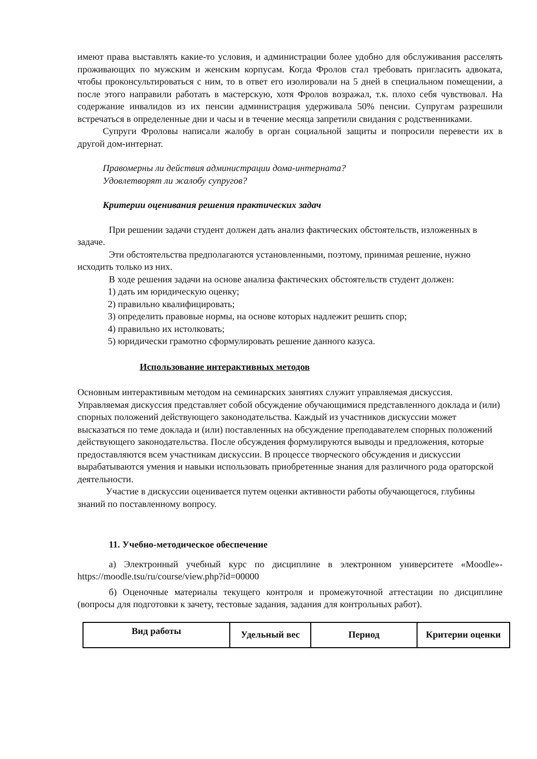имеют права выставлять какие-то условия, и администрации более удобно для обслуживания расселять проживающих по мужским и женским корпусам. Когда Фролов стал требовать пригласить адвоката, чтобы проконсультироваться с ним, то в ответ его изолировали на 5 дней в специальном помещении, а после этого направили работать в мастерскую, хотя Фролов возражал, т.к. плохо себя чувствовал. На содержание инвалидов из их пенсии администрация удерживала 50% пенсии. Супругам разрешили встречаться в определенные дни и часы и в течение месяца запретили свидания с родственниками.
Супруги Фроловы написали жалобу в орган социальной защиты и попросили перевести их в другой дом-интернат.
Правомерны ли действия администрации дома-интерната?
Удовлетворят ли жалобу супругов?
Критерии оценивания решения практических задач
При решении задачи студент должен дать анализ фактических обстоятельств, изложенных в задаче.
Эти обстоятельства предполагаются установленными, поэтому, принимая решение, нужно исходить только из них.
В ходе решения задачи на основе анализа фактических обстоятельств студент должен:
1) дать им юридическую оценку;
2) правильно квалифицировать;
3) определить правовые нормы, на основе которых надлежит решить спор;
4) правильно их истолковать;
5) юридически грамотно сформулировать решение данного казуса.
Использование интерактивных методов
Основным интерактивным методом на семинарских занятиях служит управляемая дискуссия. Управляемая дискуссия представляет собой обсуждение обучающимися представленного доклада и (или) спорных положений действующего законодательства. Каждый из участников дискуссии может высказаться по теме доклада и (или) поставленных на обсуждение преподавателем спорных положений действующего законодательства. После обсуждения формулируются выводы и предложения, которые предоставляются всем участникам дискуссии. В процессе творческого обсуждения и дискуссии вырабатываются умения и навыки использовать приобретенные знания для различного рода ораторской деятельности.
Участие в дискуссии оценивается путем оценки активности работы обучающегося, глубины знаний по поставленному вопросу.
11. Учебно-методическое обеспечение
а) Электронный учебный курс по дисциплине в электронном университете «Moodle»- https://moodle.tsu/ru/course/view.php?id=00000
б) Оценочные материалы текущего контроля и промежуточной аттестации по дисциплине (вопросы для подготовки к зачету, тестовые задания, задания для контрольных работ).
| Вид работы | Удельный вес | Период | Критерии оценки |
| --- | --- | --- | --- |